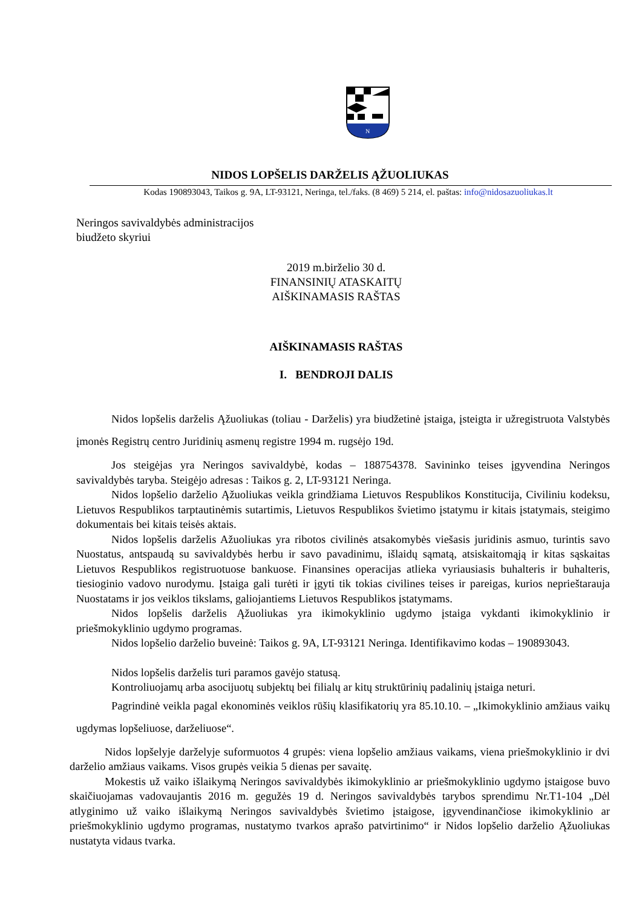N
NIDOS LOPŠELIS DARŽELIS ĄŽUOLIUKAS
Kodas 190893043, Taikos g. 9A, LT-93121, Neringa, tel./faks. (8 469) 5 214, el. paštas: info@nidosazuoliukas.lt
Neringos savivaldybės administracijos
biudžeto skyriui
2019 m.birželio 30 d.
FINANSINIŲ ATASKAITŲ
AIŠKINAMASIS RAŠTAS
AIŠKINAMASIS RAŠTAS
I. BENDROJI DALIS
Nidos lopšelis darželis Ąžuoliukas (toliau - Darželis) yra biudžetinė įstaiga, įsteigta ir užregistruota Valstybės įmonės Registrų centro Juridinių asmenų registre 1994 m. rugsėjo 19d.
Jos steigėjas yra Neringos savivaldybė, kodas – 188754378. Savininko teises įgyvendina Neringos savivaldybės taryba. Steigėjo adresas : Taikos g. 2, LT-93121 Neringa.
Nidos lopšelio darželio Ąžuoliukas veikla grindžiama Lietuvos Respublikos Konstitucija, Civiliniu kodeksu, Lietuvos Respublikos tarptautinėmis sutartimis, Lietuvos Respublikos švietimo įstatymu ir kitais įstatymais, steigimo dokumentais bei kitais teisės aktais.
Nidos lopšelis darželis Ažuoliukas yra ribotos civilinės atsakomybės viešasis juridinis asmuo, turintis savo Nuostatus, antspaudą su savivaldybės herbu ir savo pavadinimu, išlaidų sąmatą, atsiskaitomąją ir kitas sąskaitas Lietuvos Respublikos registruotuose bankuose. Finansines operacijas atlieka vyriausiasis buhalteris ir buhalteris, tiesioginio vadovo nurodymu. Įstaiga gali turėti ir įgyti tik tokias civilines teises ir pareigas, kurios neprieštarauja Nuostatams ir jos veiklos tikslams, galiojantiems Lietuvos Respublikos įstatymams.
Nidos lopšelis darželis Ąžuoliukas yra ikimokyklinio ugdymo įstaiga vykdanti ikimokyklinio ir priešmokyklinio ugdymo programas.
Nidos lopšelio darželio buveinė: Taikos g. 9A, LT-93121 Neringa. Identifikavimo kodas – 190893043.
Nidos lopšelis darželis turi paramos gavėjo statusą.
Kontroliuojamų arba asocijuotų subjektų bei filialų ar kitų struktūrinių padalinių įstaiga neturi.
Pagrindinė veikla pagal ekonominės veiklos rūšių klasifikatorių yra 85.10.10. – „Ikimokyklinio amžiaus vaikų ugdymas lopšeliuose, darželiuose“.
Nidos lopšelyje darželyje suformuotos 4 grupės: viena lopšelio amžiaus vaikams, viena priešmokyklinio ir dvi darželio amžiaus vaikams. Visos grupės veikia 5 dienas per savaitę.
Mokestis už vaiko išlaikymą Neringos savivaldybės ikimokyklinio ar priešmokyklinio ugdymo įstaigose buvo skaičiuojamas vadovaujantis 2016 m. gegužės 19 d. Neringos savivaldybės tarybos sprendimu Nr.T1-104 „Dėl atlyginimo už vaiko išlaikymą Neringos savivaldybės švietimo įstaigose, įgyvendinančiose ikimokyklinio ar priešmokyklinio ugdymo programas, nustatymo tvarkos aprašo patvirtinimo“ ir Nidos lopšelio darželio Ąžuoliukas nustatyta vidaus tvarka.